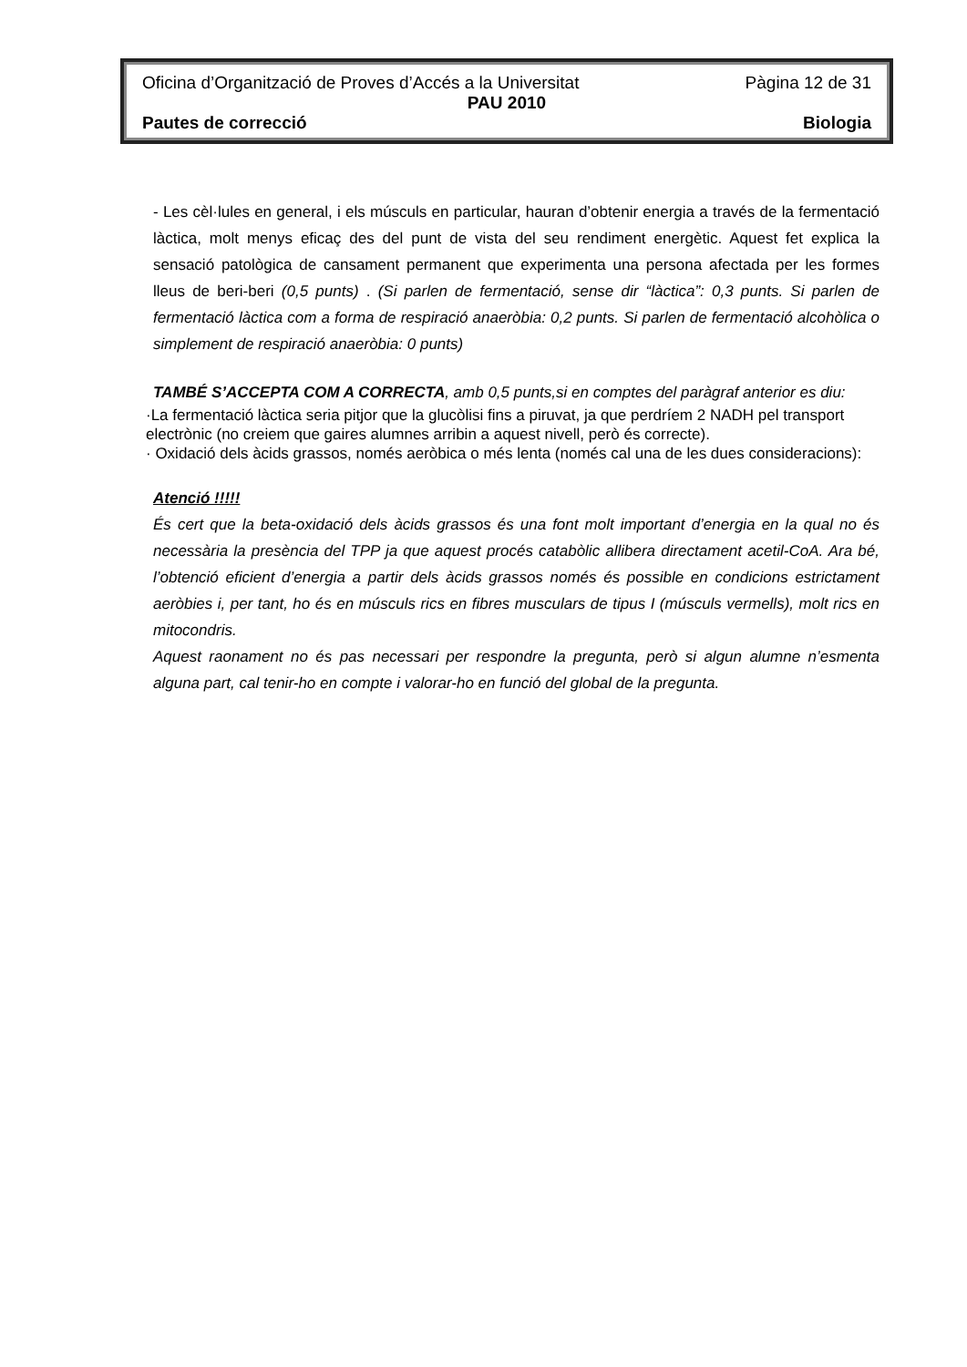Oficina d’Organització de Proves d’Accés a la Universitat Pàgina 12 de 31
PAU 2010
Pautes de correcció Biologia
- Les cèl·lules en general, i els músculs en particular, hauran d’obtenir energia a través de la fermentació làctica, molt menys eficaç des del punt de vista del seu rendiment energètic. Aquest fet explica la sensació patològica de cansament permanent que experimenta una persona afectada per les formes lleus de beri-beri (0,5 punts) . (Si parlen de fermentació, sense dir “làctica”: 0,3 punts. Si parlen de fermentació làctica com a forma de respiració anaeròbia: 0,2 punts. Si parlen de fermentació alcohòlica o simplement de respiració anaeròbia: 0 punts)
TAMBÉ S’ACCEPTA COM A CORRECTA, amb 0,5 punts,si en comptes del paràgraf anterior es diu:
·La fermentació làctica seria pitjor que la glucòlisi fins a piruvat, ja que perdríem 2 NADH pel transport electrònic (no creiem que gaires alumnes arribin a aquest nivell, però és correcte).
· Oxidació dels àcids grassos, només aeròbica o més lenta (només cal una de les dues consideracions):
Atenció !!!!!
És cert que la beta-oxidació dels àcids grassos és una font molt important d’energia en la qual no és necessària la presència del TPP ja que aquest procés catabòlic allibera directament acetil-CoA. Ara bé, l’obtenció eficient d’energia a partir dels àcids grassos només és possible en condicions estrictament aeròbies i, per tant, ho és en músculs rics en fibres musculars de tipus I (músculs vermells), molt rics en mitocondris.
Aquest raonament no és pas necessari per respondre la pregunta, però si algun alumne n’esmenta alguna part, cal tenir-ho en compte i valorar-ho en funció del global de la pregunta.